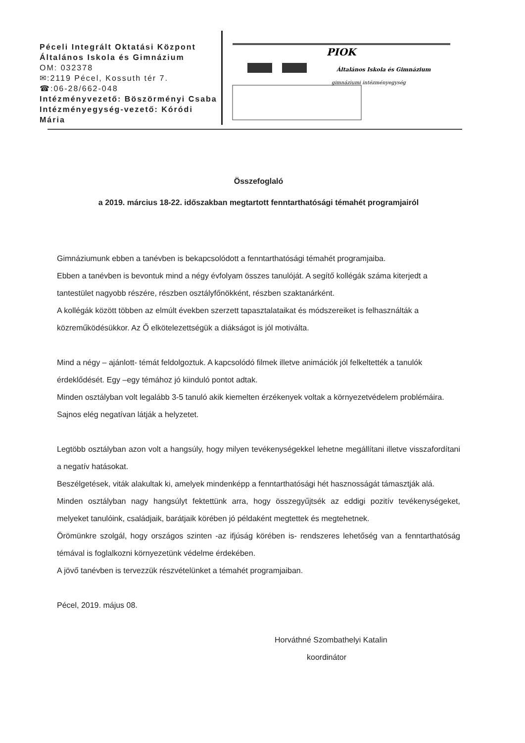Péceli Integrált Oktatási Központ
Általános Iskola és Gimnázium
OM: 032378
✉:2119 Pécel, Kossuth tér 7.
☎:06-28/662-048
Intézményvezető: Böszörményi Csaba
Intézményegység-vezető: Kóródi Mária
PIOK
Általános Iskola és Gimnázium
gimnáziumi intézményegység
Összefoglaló
a 2019. március 18-22. időszakban megtartott fenntarthatósági témahét programjairól
Gimnáziumunk ebben a tanévben is bekapcsolódott a fenntarthatósági témahét programjaiba.
Ebben a tanévben is bevontuk mind a négy évfolyam összes tanulóját. A segítő kollégák száma kiterjedt a tantestület nagyobb részére, részben osztályfőnökként, részben szaktanárként.
A kollégák között többen az elmúlt években szerzett tapasztalataikat és módszereiket is felhasználták a közreműködésükkor. Az Ő elkötelezettségük a diákságot is jól motiválta.
Mind a négy – ajánlott- témát feldolgoztuk. A kapcsolódó filmek illetve animációk jól felkeltették a tanulók érdeklődését. Egy –egy témához jó kiinduló pontot adtak.
Minden osztályban volt legalább 3-5 tanuló akik kiemelten érzékenyek voltak a környezetvédelem problémáira. Sajnos elég negatívan látják a helyzetet.
Legtöbb osztályban azon volt a hangsúly, hogy milyen tevékenységekkel lehetne megállítani illetve visszafordítani a negatív hatásokat.
Beszélgetések, viták alakultak ki, amelyek mindenképp a fenntarthatósági hét hasznosságát támasztják alá.
Minden osztályban nagy hangsúlyt fektettünk arra, hogy összegyűjtsék az eddigi pozitív tevékenységeket, melyeket tanulóink, családjaik, barátjaik körében jó példaként megtettek és megtehetnek.
Örömünkre szolgál, hogy országos szinten -az ifjúság körében is- rendszeres lehetőség van a fenntarthatóság témával is foglalkozni környezetünk védelme érdekében.
A jövő tanévben is tervezzük részvételünket a témahét programjaiban.
Pécel, 2019. május 08.
Horváthné Szombathelyi Katalin
koordinátor